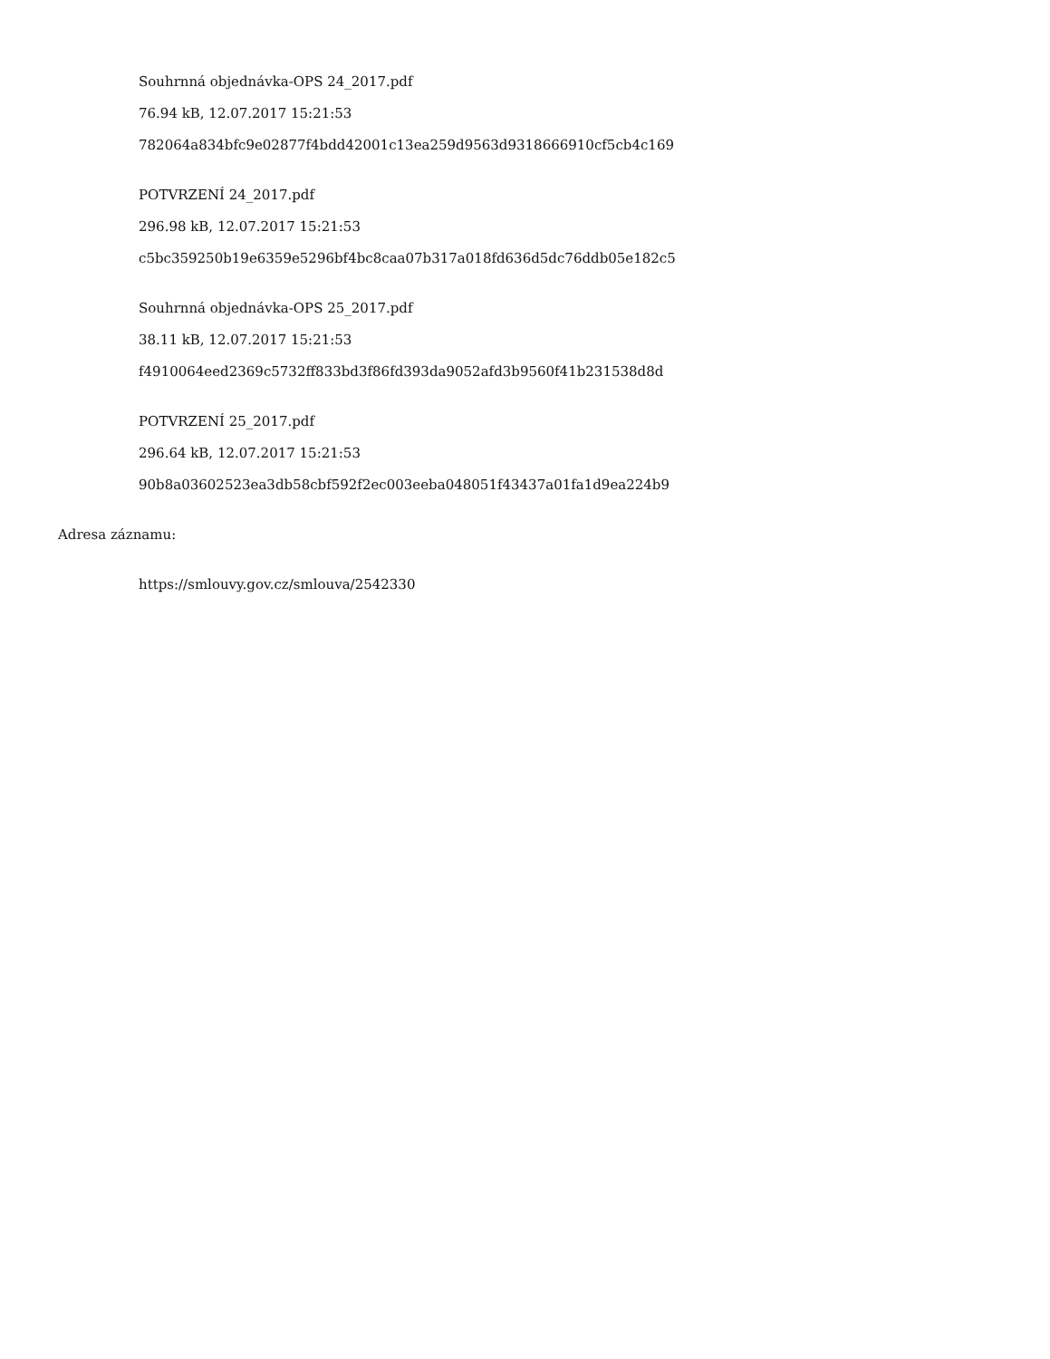Souhrnná objednávka-OPS 24_2017.pdf
76.94 kB, 12.07.2017 15:21:53
782064a834bfc9e02877f4bdd42001c13ea259d9563d9318666910cf5cb4c169
POTVRZENÍ 24_2017.pdf
296.98 kB, 12.07.2017 15:21:53
c5bc359250b19e6359e5296bf4bc8caa07b317a018fd636d5dc76ddb05e182c5
Souhrnná objednávka-OPS 25_2017.pdf
38.11 kB, 12.07.2017 15:21:53
f4910064eed2369c5732ff833bd3f86fd393da9052afd3b9560f41b231538d8d
POTVRZENÍ 25_2017.pdf
296.64 kB, 12.07.2017 15:21:53
90b8a03602523ea3db58cbf592f2ec003eeba048051f43437a01fa1d9ea224b9
Adresa záznamu:
https://smlouvy.gov.cz/smlouva/2542330